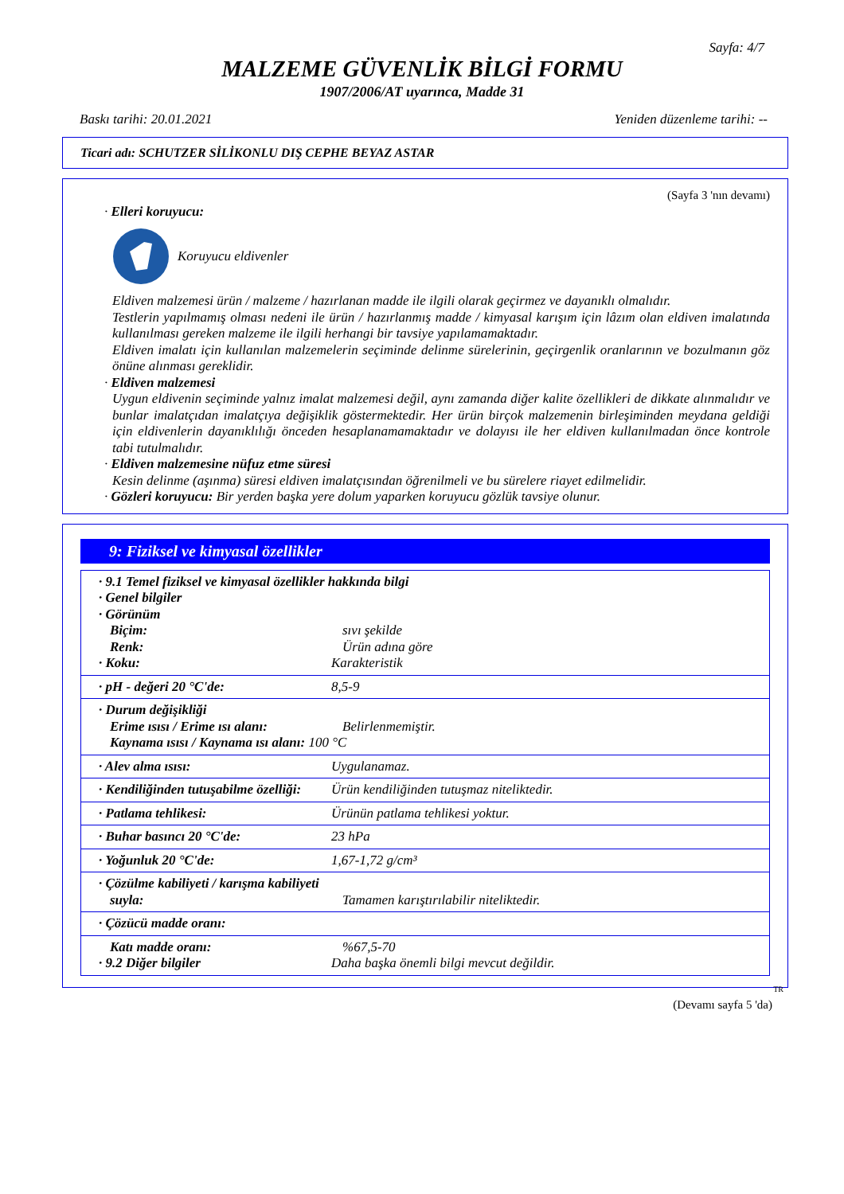Sayfa: 4/7
MALZEME GÜVENLİK BİLGİ FORMU
1907/2006/AT uyarınca, Madde 31
Baskı tarihi: 20.01.2021 Yeniden düzenleme tarihi: --
Ticari adı: SCHUTZER SİLİKONLU DIŞ CEPHE BEYAZ ASTAR
(Sayfa 3 'nın devamı)
· Elleri koruyucu:
Koruyucu eldivenler
Eldiven malzemesi ürün / malzeme / hazırlanan madde ile ilgili olarak geçirmez ve dayanıklı olmalıdır.
Testlerin yapılmamış olması nedeni ile ürün / hazırlanmış madde / kimyasal karışım için lâzım olan eldiven imalatında kullanılması gereken malzeme ile ilgili herhangi bir tavsiye yapılamamaktadır.
Eldiven imalatı için kullanılan malzemelerin seçiminde delinme sürelerinin, geçirgenlik oranlarının ve bozulmanın göz önüne alınması gereklidir.
· Eldiven malzemesi
Uygun eldivenin seçiminde yalnız imalat malzemesi değil, aynı zamanda diğer kalite özellikleri de dikkate alınmalıdır ve bunlar imalatçıdan imalatçıya değişiklik göstermektedir. Her ürün birçok malzemenin birleşiminden meydana geldiği için eldivenlerin dayanıklılığı önceden hesaplanamamaktadır ve dolayısı ile her eldiven kullanılmadan önce kontrole tabi tutulmalıdır.
· Eldiven malzemesine nüfuz etme süresi
Kesin delinme (aşınma) süresi eldiven imalatçısından öğrenilmeli ve bu sürelere riayet edilmelidir.
· Gözleri koruyucu: Bir yerden başka yere dolum yaparken koruyucu gözlük tavsiye olunur.
9: Fiziksel ve kimyasal özellikler
| · 9.1 Temel fiziksel ve kimyasal özellikler hakkında bilgi · Genel bilgiler · Görünüm Biçim: sıvı şekilde Renk: Ürün adına göre · Koku: Karakteristik |
| · pH - değeri 20 °C'de: 8,5-9 |
| · Durum değişikliği Erime ısısı / Erime ısı alanı: Belirlenmemiştir. Kaynama ısısı / Kaynama ısı alanı: 100 °C |
| · Alev alma ısısı: Uygulanamaz. |
| · Kendiliğinden tutuşabilme özelliği: Ürün kendiliğinden tutuşmaz niteliktedir. |
| · Patlama tehlikesi: Ürünün patlama tehlikesi yoktur. |
| · Buhar basıncı 20 °C'de: 23 hPa |
| · Yoğunluk 20 °C'de: 1,67-1,72 g/cm³ |
| · Çözülme kabiliyeti / karışma kabiliyeti suyla: Tamamen karıştırılabilir niteliktedir. |
| · Çözücü madde oranı: |
| Katı madde oranı: %67,5-70 · 9.2 Diğer bilgiler Daha başka önemli bilgi mevcut değildir. |
TR
(Devamı sayfa 5 'da)